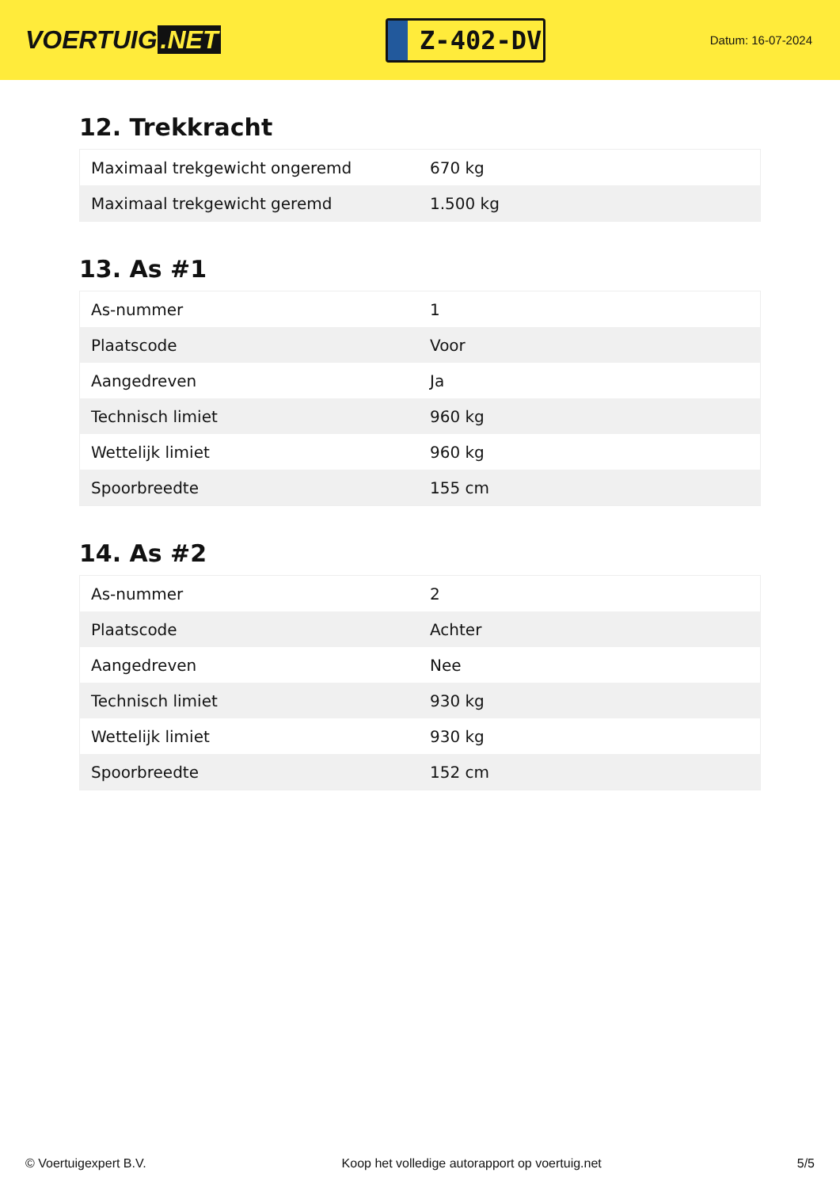VOERTUIG.NET
Z-402-DV
Datum: 16-07-2024
12. Trekkracht
| Maximaal trekgewicht ongeremd | 670 kg |
| Maximaal trekgewicht geremd | 1.500 kg |
13. As #1
| As-nummer | 1 |
| Plaatscode | Voor |
| Aangedreven | Ja |
| Technisch limiet | 960 kg |
| Wettelijk limiet | 960 kg |
| Spoorbreedte | 155 cm |
14. As #2
| As-nummer | 2 |
| Plaatscode | Achter |
| Aangedreven | Nee |
| Technisch limiet | 930 kg |
| Wettelijk limiet | 930 kg |
| Spoorbreedte | 152 cm |
© Voertuigexpert B.V. Koop het volledige autorapport op voertuig.net 5/5